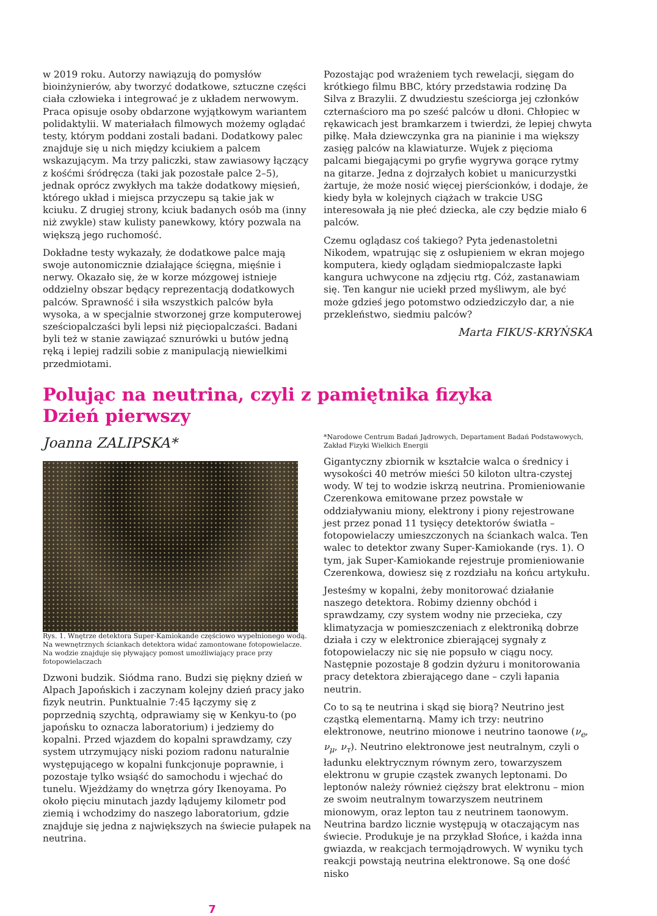w 2019 roku. Autorzy nawiązują do pomysłów bioinżynierów, aby tworzyć dodatkowe, sztuczne części ciała człowieka i integrować je z układem nerwowym. Praca opisuje osoby obdarzone wyjątkowym wariantem polidaktylii. W materiałach filmowych możemy oglądać testy, którym poddani zostali badani. Dodatkowy palec znajduje się u nich między kciukiem a palcem wskazującym. Ma trzy paliczki, staw zawiasowy łączący z kośćmi śródręcza (taki jak pozostałe palce 2–5), jednak oprócz zwykłych ma także dodatkowy mięsień, którego układ i miejsca przyczepu są takie jak w kciuku. Z drugiej strony, kciuk badanych osób ma (inny niż zwykle) staw kulisty panewkowy, który pozwala na większą jego ruchomość.
Dokładne testy wykazały, że dodatkowe palce mają swoje autonomicznie działające ścięgna, mięśnie i nerwy. Okazało się, że w korze mózgowej istnieje oddzielny obszar będący reprezentacją dodatkowych palców. Sprawność i siła wszystkich palców była wysoka, a w specjalnie stworzonej grze komputerowej sześciopalczaści byli lepsi niż pięciopalczaści. Badani byli też w stanie zawiązać sznurówki u butów jedną ręką i lepiej radzili sobie z manipulacją niewielkimi przedmiotami.
Pozostając pod wrażeniem tych rewelacji, sięgam do krótkiego filmu BBC, który przedstawia rodzinę Da Silva z Brazylii. Z dwudziestu sześciorga jej członków czternaścioro ma po sześć palców u dłoni. Chłopiec w rękawicach jest bramkarzem i twierdzi, że lepiej chwyta piłkę. Mała dziewczynka gra na pianinie i ma większy zasięg palców na klawiaturze. Wujek z pięcioma palcami biegającymi po gryfie wygrywa gorące rytmy na gitarze. Jedna z dojrzałych kobiet u manicurzystki żartuje, że może nosić więcej pierścionków, i dodaje, że kiedy była w kolejnych ciążach w trakcie USG interesowała ją nie płeć dziecka, ale czy będzie miało 6 palców.
Czemu oglądasz coś takiego? Pyta jedenastoletni Nikodem, wpatrując się z osłupieniem w ekran mojego komputera, kiedy oglądam siedmiopalczaste łapki kangura uchwycone na zdjęciu rtg. Cóż, zastanawiam się. Ten kangur nie uciekł przed myśliwym, ale być może gdzieś jego potomstwo odziedziczyło dar, a nie przekleństwo, siedmiu palców?
Marta FIKUS-KRYŃSKA
Polując na neutrina, czyli z pamiętnika fizyka
Dzień pierwszy
Joanna ZALIPSKA*
Rys. 1. Wnętrze detektora Super-Kamiokande częściowo wypełnionego wodą. Na wewnętrznych ściankach detektora widać zamontowane fotopowielacze. Na wodzie znajduje się pływający pomost umożliwiający prace przy fotopowielaczach
Dzwoni budzik. Siódma rano. Budzi się piękny dzień w Alpach Japońskich i zaczynam kolejny dzień pracy jako fizyk neutrin. Punktualnie 7:45 łączymy się z poprzednią szychtą, odprawiamy się w Kenkyu-to (po japońsku to oznacza laboratorium) i jedziemy do kopalni. Przed wjazdem do kopalni sprawdzamy, czy system utrzymujący niski poziom radonu naturalnie występującego w kopalni funkcjonuje poprawnie, i pozostaje tylko wsiąść do samochodu i wjechać do tunelu. Wjeżdżamy do wnętrza góry Ikenoyama. Po około pięciu minutach jazdy lądujemy kilometr pod ziemią i wchodzimy do naszego laboratorium, gdzie znajduje się jedna z największych na świecie pułapek na neutrina.
*Narodowe Centrum Badań Jądrowych, Departament Badań Podstawowych, Zakład Fizyki Wielkich Energii
Gigantyczny zbiornik w kształcie walca o średnicy i wysokości 40 metrów mieści 50 kiloton ultra-czystej wody. W tej to wodzie iskrzą neutrina. Promieniowanie Czerenkowa emitowane przez powstałe w oddziaływaniu miony, elektrony i piony rejestrowane jest przez ponad 11 tysięcy detektorów światła – fotopowielaczy umieszczonych na ściankach walca. Ten walec to detektor zwany Super-Kamiokande (rys. 1). O tym, jak Super-Kamiokande rejestruje promieniowanie Czerenkowa, dowiesz się z rozdziału na końcu artykułu.
Jesteśmy w kopalni, żeby monitorować działanie naszego detektora. Robimy dzienny obchód i sprawdzamy, czy system wodny nie przecieka, czy klimatyzacja w pomieszczeniach z elektroniką dobrze działa i czy w elektronice zbierającej sygnały z fotopowielaczy nic się nie popsuło w ciągu nocy. Następnie pozostaje 8 godzin dyżuru i monitorowania pracy detektora zbierającego dane – czyli łapania neutrin.
Co to są te neutrina i skąd się biorą? Neutrino jest cząstką elementarną. Mamy ich trzy: neutrino elektronowe, neutrino mionowe i neutrino taonowe (ν<sub>e</sub>, ν<sub>μ</sub>, ν<sub>τ</sub>). Neutrino elektronowe jest neutralnym, czyli o ładunku elektrycznym równym zero, towarzyszem elektronu w grupie cząstek zwanych leptonami. Do leptonów należy również cięższy brat elektronu – mion ze swoim neutralnym towarzyszem neutrinem mionowym, oraz lepton tau z neutrinem taonowym. Neutrina bardzo licznie występują w otaczającym nas świecie. Produkuje je na przykład Słońce, i każda inna gwiazda, w reakcjach termojądrowych. W wyniku tych reakcji powstają neutrina elektronowe. Są one dość nisko
7